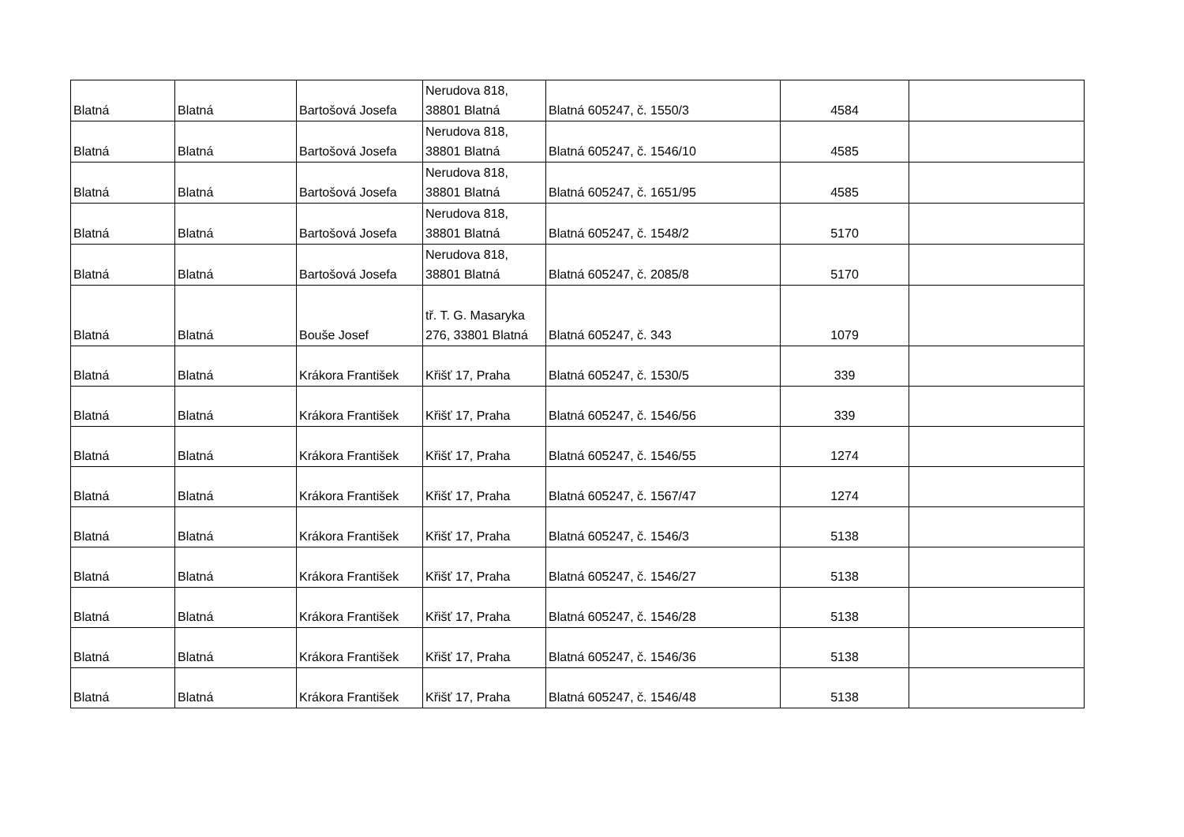| Blatná | Blatná | Bartošová Josefa | Nerudova 818, 38801 Blatná | Blatná 605247, č. 1550/3 | 4584 | |
| Blatná | Blatná | Bartošová Josefa | Nerudova 818, 38801 Blatná | Blatná 605247, č. 1546/10 | 4585 | |
| Blatná | Blatná | Bartošová Josefa | Nerudova 818, 38801 Blatná | Blatná 605247, č. 1651/95 | 4585 | |
| Blatná | Blatná | Bartošová Josefa | Nerudova 818, 38801 Blatná | Blatná 605247, č. 1548/2 | 5170 | |
| Blatná | Blatná | Bartošová Josefa | Nerudova 818, 38801 Blatná | Blatná 605247, č. 2085/8 | 5170 | |
| Blatná | Blatná | Bouše Josef | tř. T. G. Masaryka 276, 33801 Blatná | Blatná 605247, č. 343 | 1079 | |
| Blatná | Blatná | Krákora František | Křišť 17, Praha | Blatná 605247, č. 1530/5 | 339 | |
| Blatná | Blatná | Krákora František | Křišť 17, Praha | Blatná 605247, č. 1546/56 | 339 | |
| Blatná | Blatná | Krákora František | Křišť 17, Praha | Blatná 605247, č. 1546/55 | 1274 | |
| Blatná | Blatná | Krákora František | Křišť 17, Praha | Blatná 605247, č. 1567/47 | 1274 | |
| Blatná | Blatná | Krákora František | Křišť 17, Praha | Blatná 605247, č. 1546/3 | 5138 | |
| Blatná | Blatná | Krákora František | Křišť 17, Praha | Blatná 605247, č. 1546/27 | 5138 | |
| Blatná | Blatná | Krákora František | Křišť 17, Praha | Blatná 605247, č. 1546/28 | 5138 | |
| Blatná | Blatná | Krákora František | Křišť 17, Praha | Blatná 605247, č. 1546/36 | 5138 | |
| Blatná | Blatná | Krákora František | Křišť 17, Praha | Blatná 605247, č. 1546/48 | 5138 | |